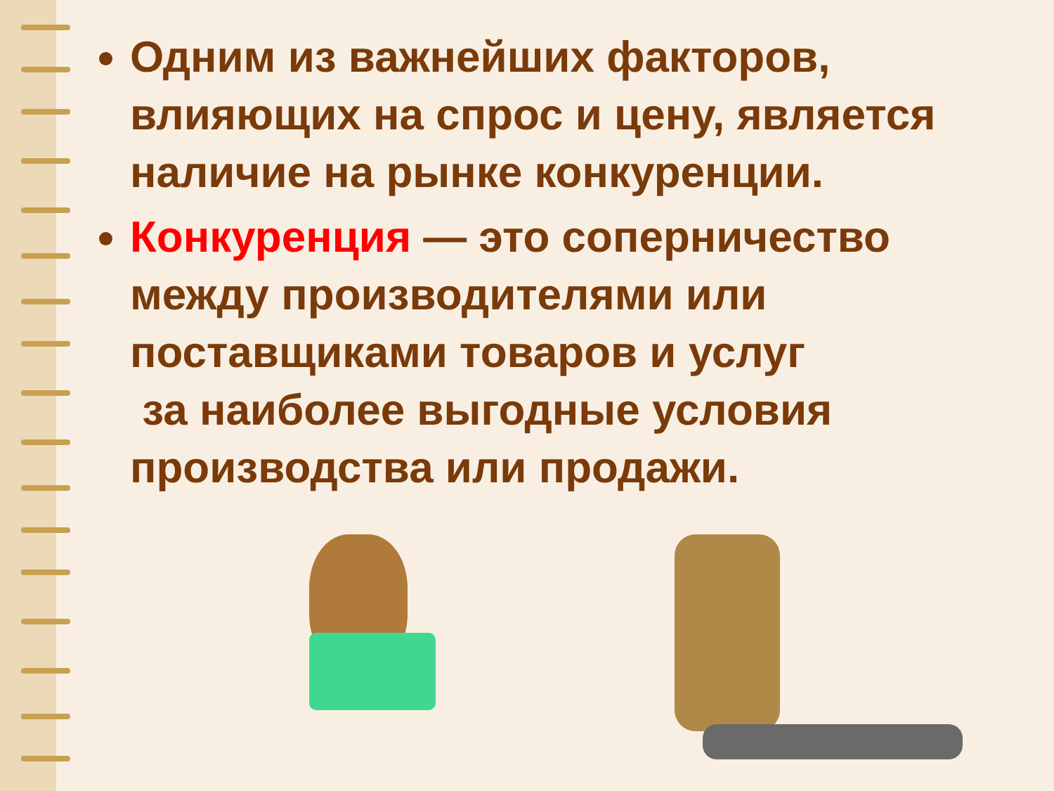Одним из важнейших факторов, влияющих на спрос и цену, является наличие на рынке конкуренции.
Конкуренция — это соперничество между производителями или поставщиками товаров и услуг
за наиболее выгодные условия производства или продажи.